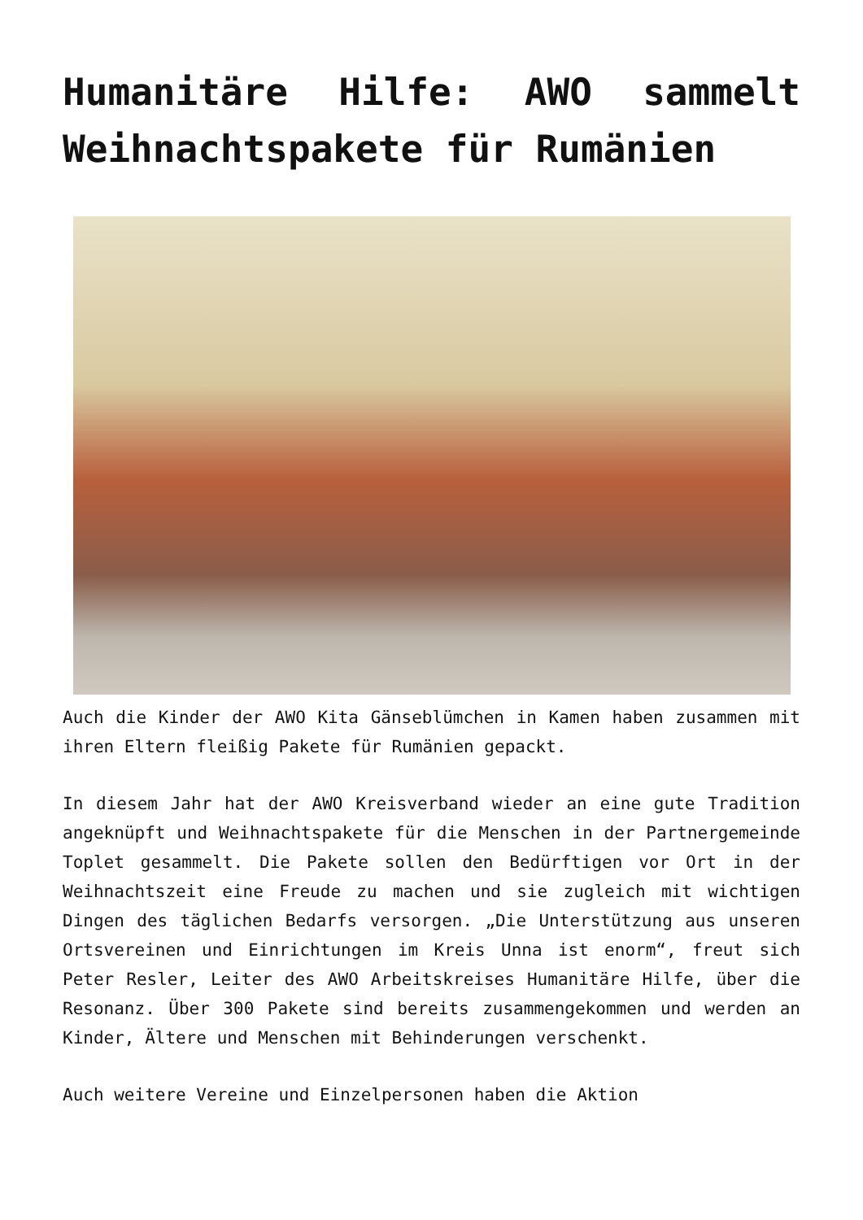Humanitäre Hilfe: AWO sammelt Weihnachtspakete für Rumänien
Auch die Kinder der AWO Kita Gänseblümchen in Kamen haben zusammen mit ihren Eltern fleißig Pakete für Rumänien gepackt.
In diesem Jahr hat der AWO Kreisverband wieder an eine gute Tradition angeknüpft und Weihnachtspakete für die Menschen in der Partnergemeinde Toplet gesammelt. Die Pakete sollen den Bedürftigen vor Ort in der Weihnachtszeit eine Freude zu machen und sie zugleich mit wichtigen Dingen des täglichen Bedarfs versorgen. „Die Unterstützung aus unseren Ortsvereinen und Einrichtungen im Kreis Unna ist enorm“, freut sich Peter Resler, Leiter des AWO Arbeitskreises Humanitäre Hilfe, über die Resonanz. Über 300 Pakete sind bereits zusammengekommen und werden an Kinder, Ältere und Menschen mit Behinderungen verschenkt.
Auch weitere Vereine und Einzelpersonen haben die Aktion